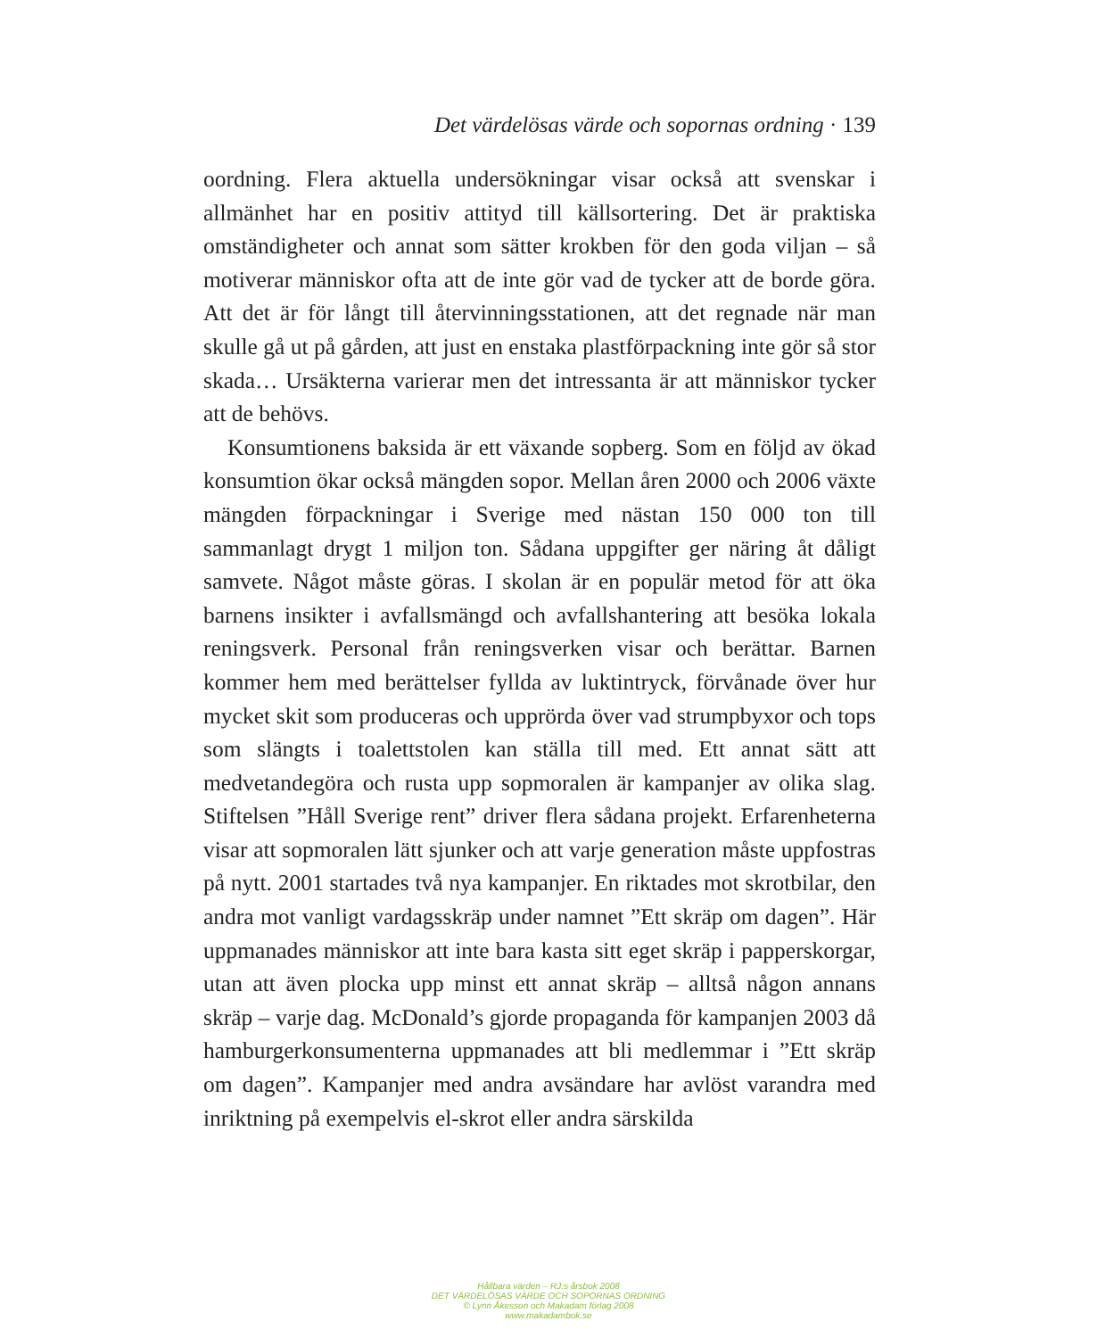Det värdelösas värde och sopornas ordning · 139
oordning. Flera aktuella undersökningar visar också att svenskar i allmänhet har en positiv attityd till källsortering. Det är praktiska omständigheter och annat som sätter krokben för den goda viljan – så motiverar människor ofta att de inte gör vad de tycker att de borde göra. Att det är för långt till återvinningsstationen, att det regnade när man skulle gå ut på gården, att just en enstaka plastförpackning inte gör så stor skada… Ursäkterna varierar men det intressanta är att människor tycker att de behövs.
Konsumtionens baksida är ett växande sopberg. Som en följd av ökad konsumtion ökar också mängden sopor. Mellan åren 2000 och 2006 växte mängden förpackningar i Sverige med nästan 150 000 ton till sammanlagt drygt 1 miljon ton. Sådana uppgifter ger näring åt dåligt samvete. Något måste göras. I skolan är en populär metod för att öka barnens insikter i avfallsmängd och avfallshantering att besöka lokala reningsverk. Personal från reningsverken visar och berättar. Barnen kommer hem med berättelser fyllda av luktintryck, förvånade över hur mycket skit som produceras och upprörda över vad strumpbyxor och tops som slängts i toalettstolen kan ställa till med. Ett annat sätt att medvetandegöra och rusta upp sopmoralen är kampanjer av olika slag. Stiftelsen ”Håll Sverige rent” driver flera sådana projekt. Erfarenheterna visar att sopmoralen lätt sjunker och att varje generation måste uppfostras på nytt. 2001 startades två nya kampanjer. En riktades mot skrotbilar, den andra mot vanligt vardagsskräp under namnet ”Ett skräp om dagen”. Här uppmanades människor att inte bara kasta sitt eget skräp i papperskorgar, utan att även plocka upp minst ett annat skräp – alltså någon annans skräp – varje dag. McDonald’s gjorde propaganda för kampanjen 2003 då hamburgerkonsumenterna uppmanades att bli medlemmar i ”Ett skräp om dagen”. Kampanjer med andra avsändare har avlöst varandra med inriktning på exempelvis el-skrot eller andra särskilda
Hållbara värden – RJ:s årsbok 2008
DET VÄRDELÖSAS VÄRDE OCH SOPORNAS ORDNING
© Lynn Åkesson och Makadam förlag 2008
www.makadambok.se